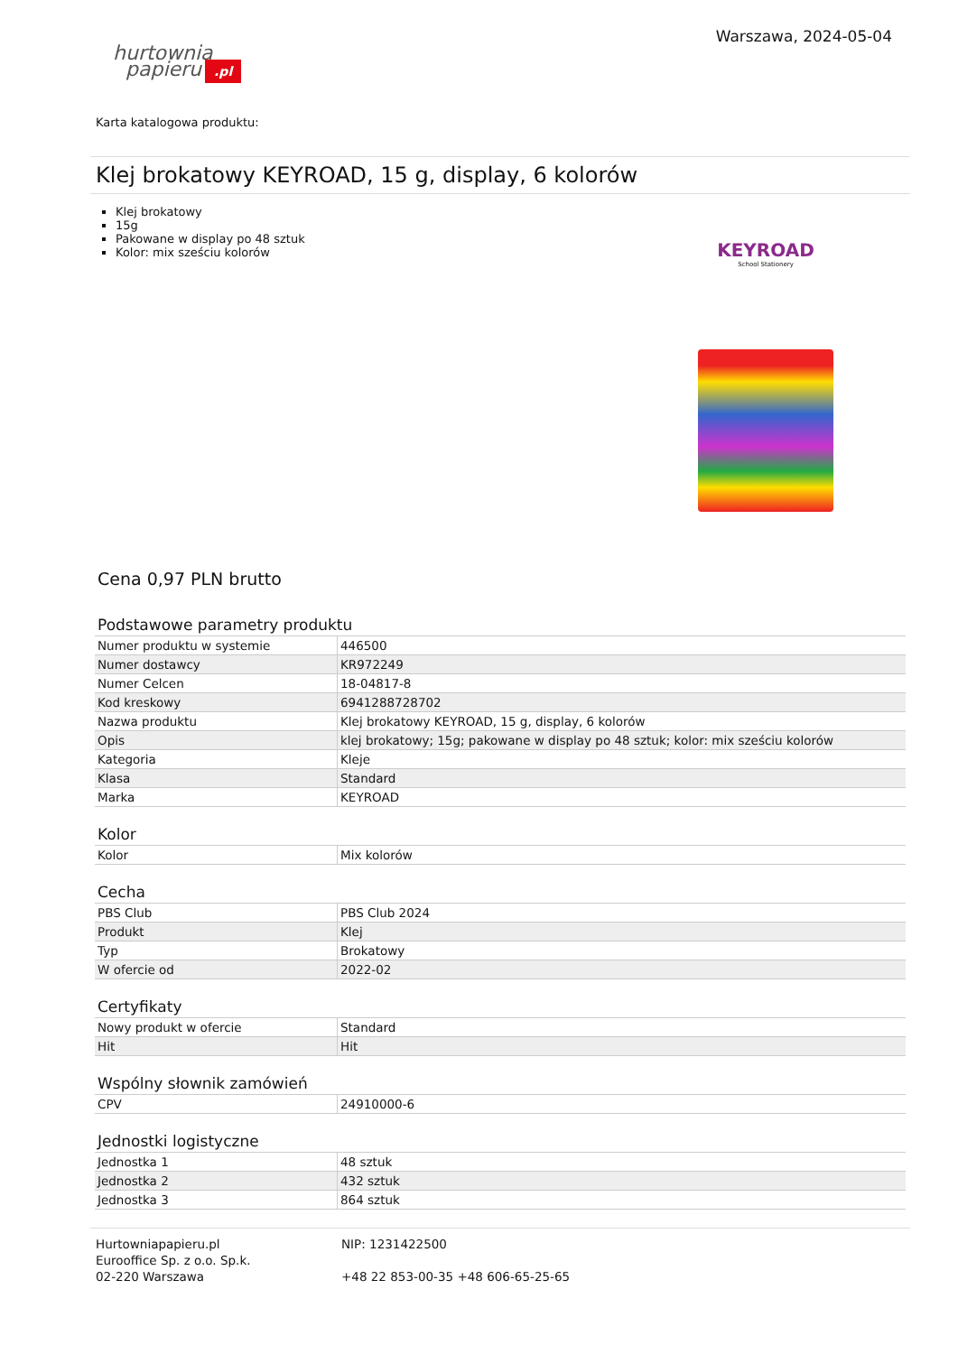hurtownia
papieru.pl
Warszawa, 2024-05-04
Karta katalogowa produktu:
Klej brokatowy KEYROAD, 15 g, display, 6 kolorów
Klej brokatowy
15g
Pakowane w display po 48 sztuk
Kolor: mix sześciu kolorów
KEYROAD
School Stationery
Cena 0,97 PLN brutto
Podstawowe parametry produktu
| Numer produktu w systemie | 446500 |
| Numer dostawcy | KR972249 |
| Numer Celcen | 18-04817-8 |
| Kod kreskowy | 6941288728702 |
| Nazwa produktu | Klej brokatowy KEYROAD, 15 g, display, 6 kolorów |
| Opis | klej brokatowy; 15g; pakowane w display po 48 sztuk; kolor: mix sześciu kolorów |
| Kategoria | Kleje |
| Klasa | Standard |
| Marka | KEYROAD |
Kolor
| Kolor | Mix kolorów |
Cecha
| PBS Club | PBS Club 2024 |
| Produkt | Klej |
| Typ | Brokatowy |
| W ofercie od | 2022-02 |
Certyfikaty
| Nowy produkt w ofercie | Standard |
| Hit | Hit |
Wspólny słownik zamówień
| CPV | 24910000-6 |
Jednostki logistyczne
| Jednostka 1 | 48 sztuk |
| Jednostka 2 | 432 sztuk |
| Jednostka 3 | 864 sztuk |
Hurtowniapapieru.pl
Eurooffice Sp. z o.o. Sp.k.
02-220 Warszawa
NIP: 1231422500
+48 22 853-00-35 +48 606-65-25-65